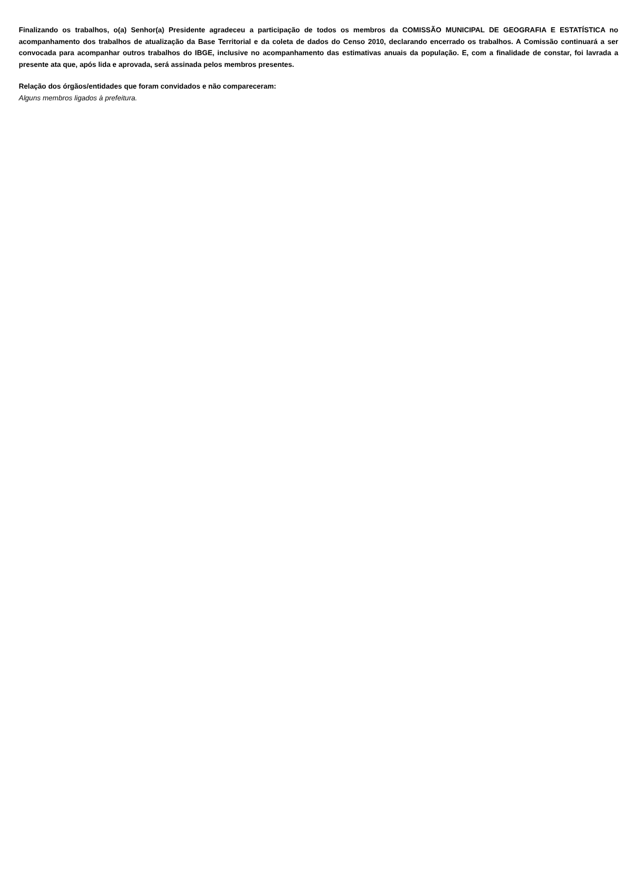Finalizando os trabalhos, o(a) Senhor(a) Presidente agradeceu a participação de todos os membros da COMISSÃO MUNICIPAL DE GEOGRAFIA E ESTATÍSTICA no acompanhamento dos trabalhos de atualização da Base Territorial e da coleta de dados do Censo 2010, declarando encerrado os trabalhos. A Comissão continuará a ser convocada para acompanhar outros trabalhos do IBGE, inclusive no acompanhamento das estimativas anuais da população. E, com a finalidade de constar, foi lavrada a presente ata que, após lida e aprovada, será assinada pelos membros presentes.
Relação dos órgãos/entidades que foram convidados e não compareceram:
Alguns membros ligados à prefeitura.